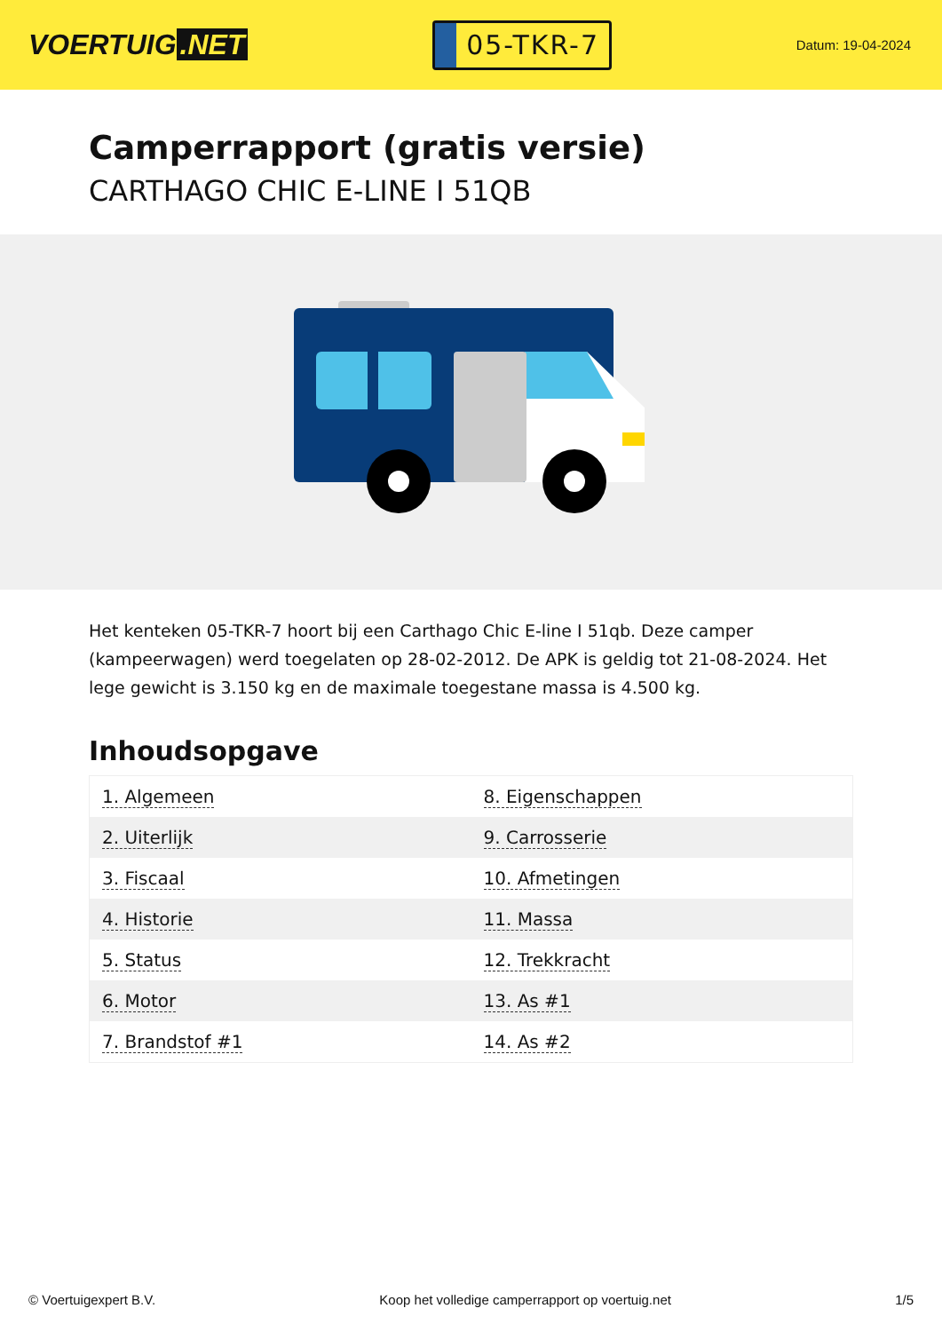VOERTUIG.NET
05-TKR-7
Datum: 19-04-2024
Camperrapport (gratis versie)
CARTHAGO CHIC E-LINE I 51QB
Het kenteken 05-TKR-7 hoort bij een Carthago Chic E-line I 51qb. Deze camper (kampeerwagen) werd toegelaten op 28-02-2012. De APK is geldig tot 21-08-2024. Het lege gewicht is 3.150 kg en de maximale toegestane massa is 4.500 kg.
Inhoudsopgave
| 1. Algemeen | 8. Eigenschappen |
| 2. Uiterlijk | 9. Carrosserie |
| 3. Fiscaal | 10. Afmetingen |
| 4. Historie | 11. Massa |
| 5. Status | 12. Trekkracht |
| 6. Motor | 13. As #1 |
| 7. Brandstof #1 | 14. As #2 |
© Voertuigexpert B.V. Koop het volledige camperrapport op voertuig.net 1/5